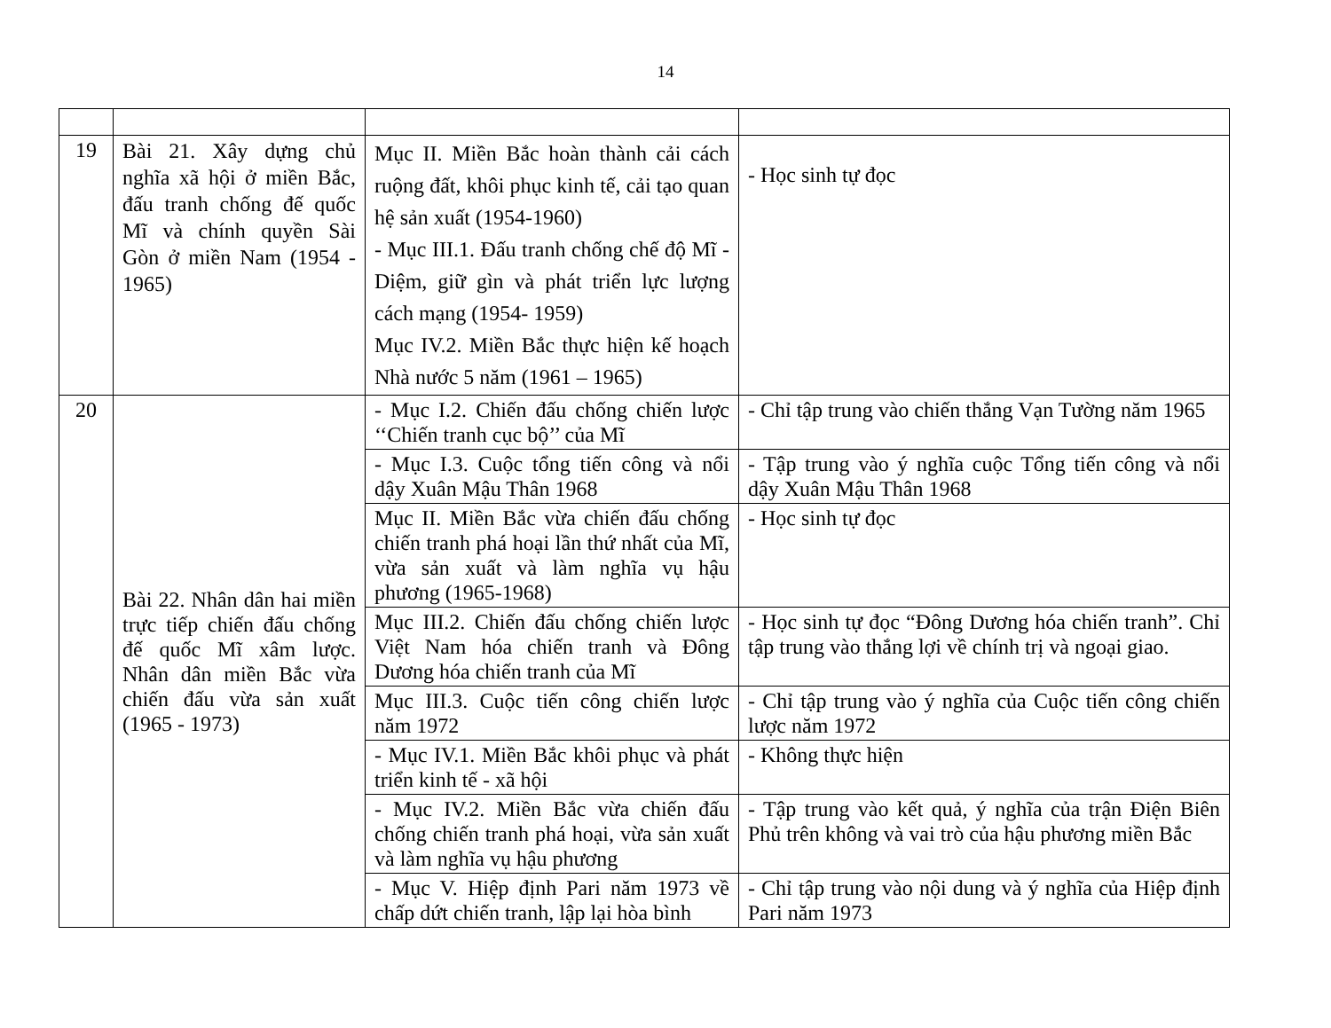14
| 19 | Bài 21. Xây dựng chủ nghĩa xã hội ở miền Bắc, đấu tranh chống đế quốc Mĩ và chính quyền Sài Gòn ở miền Nam (1954 - 1965) | Mục II. Miền Bắc hoàn thành cải cách ruộng đất, khôi phục kinh tế, cải tạo quan hệ sản xuất (1954-1960) - Mục III.1. Đấu tranh chống chế độ Mĩ - Diệm, giữ gìn và phát triển lực lượng cách mạng (1954- 1959) Mục IV.2. Miền Bắc thực hiện kế hoạch Nhà nước 5 năm (1961 – 1965) | - Học sinh tự đọc |
| 20 | Bài 22. Nhân dân hai miền trực tiếp chiến đấu chống đế quốc Mĩ xâm lược. Nhân dân miền Bắc vừa chiến đấu vừa sản xuất (1965 - 1973) | - Mục I.2. Chiến đấu chống chiến lược ‘‘Chiến tranh cục bộ’’ của Mĩ | - Chỉ tập trung vào chiến thắng Vạn Tường năm 1965 |
| | | - Mục I.3. Cuộc tổng tiến công và nổi dậy Xuân Mậu Thân 1968 | - Tập trung vào ý nghĩa cuộc Tổng tiến công và nổi dậy Xuân Mậu Thân 1968 |
| | | Mục II. Miền Bắc vừa chiến đấu chống chiến tranh phá hoại lần thứ nhất của Mĩ, vừa sản xuất và làm nghĩa vụ hậu phương (1965-1968) | - Học sinh tự đọc |
| | | Mục III.2. Chiến đấu chống chiến lược Việt Nam hóa chiến tranh và Đông Dương hóa chiến tranh của Mĩ | - Học sinh tự đọc “Đông Dương hóa chiến tranh”. Chỉ tập trung vào thắng lợi về chính trị và ngoại giao. |
| | | Mục III.3. Cuộc tiến công chiến lược năm 1972 | - Chỉ tập trung vào ý nghĩa của Cuộc tiến công chiến lược năm 1972 |
| | | - Mục IV.1. Miền Bắc khôi phục và phát triển kinh tế - xã hội | - Không thực hiện |
| | | - Mục IV.2. Miền Bắc vừa chiến đấu chống chiến tranh phá hoại, vừa sản xuất và làm nghĩa vụ hậu phương | - Tập trung vào kết quả, ý nghĩa của trận Điện Biên Phủ trên không và vai trò của hậu phương miền Bắc |
| | | - Mục V. Hiệp định Pari năm 1973 về chấp dứt chiến tranh, lập lại hòa bình | - Chỉ tập trung vào nội dung và ý nghĩa của Hiệp định Pari năm 1973 |